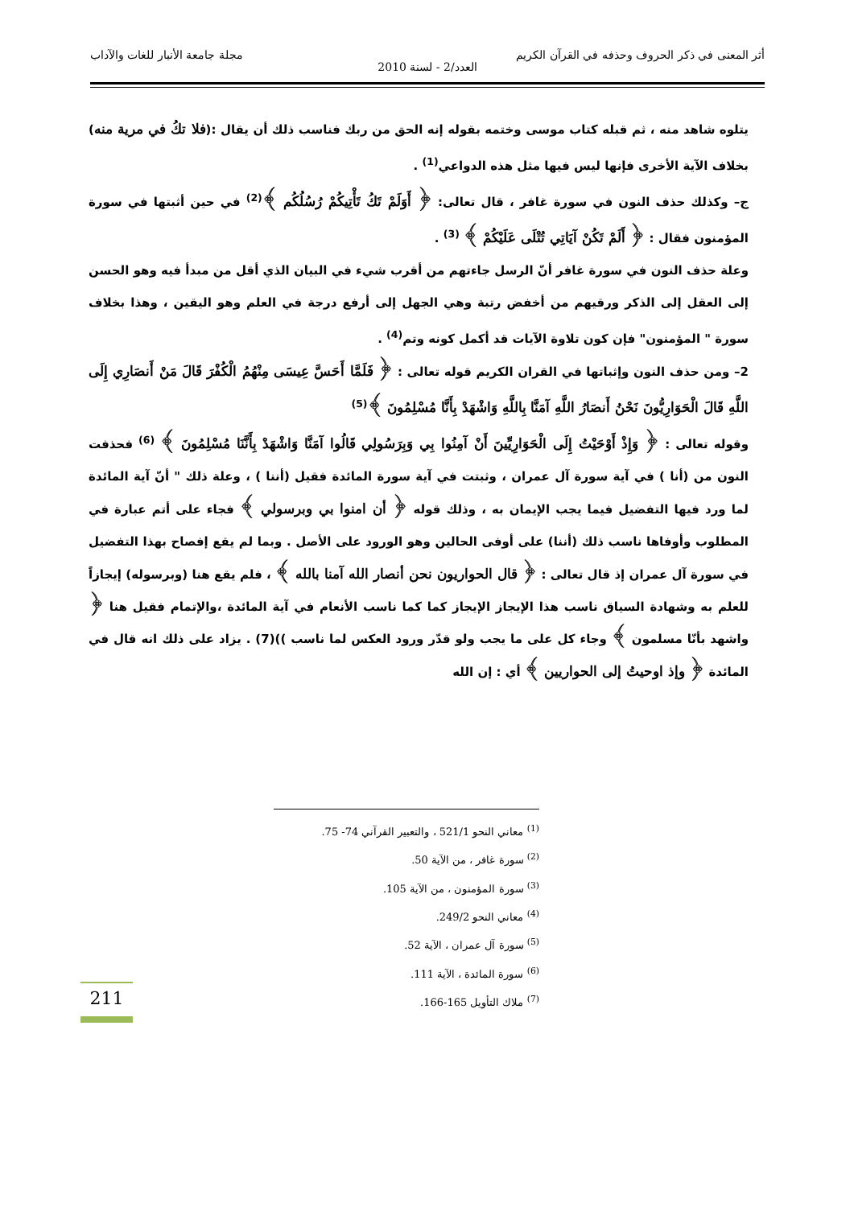أثر المعنى في ذكر الحروف وحذفه في القرآن الكريم مجلة جامعة الأنبار للغات والآداب
العدد/2 - لسنة 2010
يتلوه شاهد منه ، ثم قبله كتاب موسى وختمه بقوله إنه الحق من ربك فناسب ذلك أن يقال :(فلا تكُ في مرية منه) بخلاف الآية الأخرى فإنها ليس فيها مثل هذه الدواعي<sup>(1)</sup> .
ج– وكذلك حذف النون في سورة غافر ، قال تعالى: ﴿ أَوَلَمْ تَكُ تَأْتِيكُمْ رُسُلُكُم ﴾<sup>(2)</sup> في حين أثبتها في سورة المؤمنون فقال : ﴿ أَلَمْ تَكُنْ آيَاتِي تُتْلَى عَلَيْكُمْ ﴾ <sup>(3)</sup> .
وعلة حذف النون في سورة غافر أنّ الرسل جاءتهم من أقرب شيء في البيان الذي أقل من مبدأ فيه وهو الحسن إلى العقل إلى الذكر ورقيهم من أخفض رتبة وهي الجهل إلى أرفع درجة في العلم وهو اليقين ، وهذا بخلاف سورة " المؤمنون" فإن كون تلاوة الآيات قد أكمل كونه وتم<sup>(4)</sup> .
2– ومن حذف النون وإثباتها في القران الكريم قوله تعالى : ﴿ فَلَمَّا أَحَسَّ عِيسَى مِنْهُمُ الْكُفْرَ قَالَ مَنْ أَنصَارِي إِلَى اللَّهِ قَالَ الْحَوَارِيُّونَ نَحْنُ أَنصَارُ اللَّهِ آمَنَّا بِاللَّهِ وَاشْهَدْ بِأَنَّا مُسْلِمُونَ ﴾<sup>(5)</sup>
وقوله تعالى : ﴿ وَإِذْ أَوْحَيْتُ إِلَى الْحَوَارِيِّينَ أَنْ آمِنُوا بِي وَبِرَسُولِي قَالُوا آمَنَّا وَاشْهَدْ بِأَنَّنَا مُسْلِمُونَ ﴾ <sup>(6)</sup> فحذفت النون من (أنا ) في آية سورة آل عمران ، وثبتت في آية سورة المائدة فقيل (أننا ) ، وعلة ذلك " أنّ آية المائدة لما ورد فيها التفضيل فيما يجب الإيمان به ، وذلك قوله ﴿ أن امنوا بي وبرسولي ﴾ فجاء على أتم عبارة في المطلوب وأوفاها ناسب ذلك (أننا) على أوفى الحالين وهو الورود على الأصل . وبما لم يقع إفصاح بهذا التفضيل في سورة آل عمران إذ قال تعالى : ﴿ قال الحواريون نحن أنصار الله آمنا بالله ﴾ ، فلم يقع هنا (وبرسوله) إيجازاً للعلم به وشهادة السياق ناسب هذا الإيجاز الإيجاز كما كما ناسب الأنعام في آية المائدة ،والإتمام فقيل هنا ﴿ واشهد بأنّا مسلمون ﴾ وجاء كل على ما يجب ولو قدّر ورود العكس لما ناسب ))(7) . يزاد على ذلك انه قال في المائدة ﴿ وإذ اوحيتُ إلى الحواريين ﴾ أي : إن الله
<sup>(1)</sup> معاني النحو 521/1 ، والتعبير القرآني 74- 75.
<sup>(2)</sup> سورة غافر ، من الآية 50.
<sup>(3)</sup> سورة المؤمنون ، من الآية 105.
<sup>(4)</sup> معاني النحو 249/2.
<sup>(5)</sup> سورة آل عمران ، الآية 52.
<sup>(6)</sup> سورة المائدة ، الآية 111.
<sup>(7)</sup> ملاك التأويل 165-166.
211